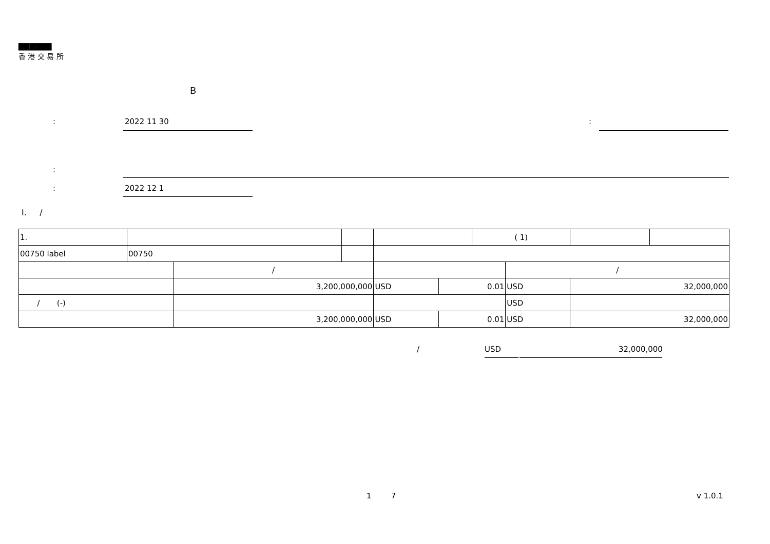▇▇▇▇▇▇
香 港 交 易 所
B
: 2022 11 30 :
:
: 2022 12 1
I. /
| 1. | | | | | | ( 1) | | | |
| 00750 label | 00750 | | | | | | | | |
| | | / | | | | | / | | |
| | | 3,200,000,000 | | USD | 0.01 | | USD | 32,000,000 | |
| / (-) | | | | | | | USD | | |
| | | 3,200,000,000 | | USD | 0.01 | | USD | 32,000,000 | |
/ USD 32,000,000
1 7 v 1.0.1